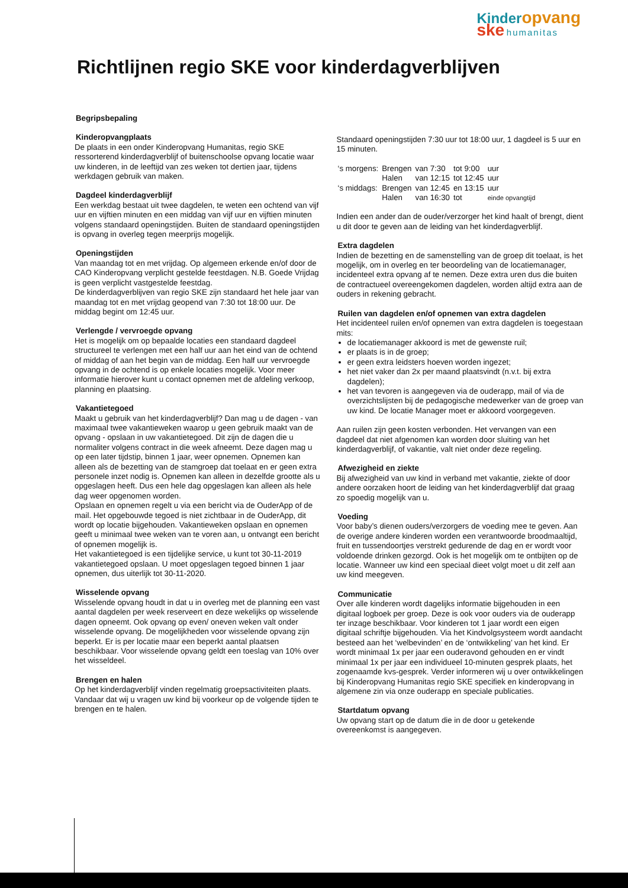Kinder opvang
ske humanitas
Richtlijnen regio SKE voor kinderdagverblijven
Begripsbepaling
Kinderopvangplaats
De plaats in een onder Kinderopvang Humanitas, regio SKE ressorterend kinderdagverblijf of buitenschoolse opvang locatie waar uw kinderen, in de leeftijd van zes weken tot dertien jaar, tijdens werkdagen gebruik van maken.
Dagdeel kinderdagverblijf
Een werkdag bestaat uit twee dagdelen, te weten een ochtend van vijf uur en vijftien minuten en een middag van vijf uur en vijftien minuten volgens standaard openingstijden. Buiten de standaard openingstijden is opvang in overleg tegen meerprijs mogelijk.
Openingstijden
Van maandag tot en met vrijdag. Op algemeen erkende en/of door de CAO Kinderopvang verplicht gestelde feestdagen. N.B. Goede Vrijdag is geen verplicht vastgestelde feestdag.
De kinderdagverblijven van regio SKE zijn standaard het hele jaar van maandag tot en met vrijdag geopend van 7:30 tot 18:00 uur. De middag begint om 12:45 uur.
Verlengde / vervroegde opvang
Het is mogelijk om op bepaalde locaties een standaard dagdeel structureel te verlengen met een half uur aan het eind van de ochtend of middag of aan het begin van de middag. Een half uur vervroegde opvang in de ochtend is op enkele locaties mogelijk. Voor meer informatie hierover kunt u contact opnemen met de afdeling verkoop, planning en plaatsing.
Vakantietegoed
Maakt u gebruik van het kinderdagverblijf? Dan mag u de dagen - van maximaal twee vakantieweken waarop u geen gebruik maakt van de opvang - opslaan in uw vakantietegoed. Dit zijn de dagen die u normaliter volgens contract in die week afneemt. Deze dagen mag u op een later tijdstip, binnen 1 jaar, weer opnemen. Opnemen kan alleen als de bezetting van de stamgroep dat toelaat en er geen extra personele inzet nodig is. Opnemen kan alleen in dezelfde grootte als u opgeslagen heeft. Dus een hele dag opgeslagen kan alleen als hele dag weer opgenomen worden.
Opslaan en opnemen regelt u via een bericht via de OuderApp of de mail. Het opgebouwde tegoed is niet zichtbaar in de OuderApp, dit wordt op locatie bijgehouden. Vakantieweken opslaan en opnemen geeft u minimaal twee weken van te voren aan, u ontvangt een bericht of opnemen mogelijk is.
Het vakantietegoed is een tijdelijke service, u kunt tot 30-11-2019 vakantietegoed opslaan. U moet opgeslagen tegoed binnen 1 jaar opnemen, dus uiterlijk tot 30-11-2020.
Wisselende opvang
Wisselende opvang houdt in dat u in overleg met de planning een vast aantal dagdelen per week reserveert en deze wekelijks op wisselende dagen opneemt. Ook opvang op even/ oneven weken valt onder wisselende opvang. De mogelijkheden voor wisselende opvang zijn beperkt. Er is per locatie maar een beperkt aantal plaatsen beschikbaar. Voor wisselende opvang geldt een toeslag van 10% over het wisseldeel.
Brengen en halen
Op het kinderdagverblijf vinden regelmatig groepsactiviteiten plaats. Vandaar dat wij u vragen uw kind bij voorkeur op de volgende tijden te brengen en te halen.
Standaard openingstijden 7:30 uur tot 18:00 uur, 1 dagdeel is 5 uur en 15 minuten.
| ‘s morgens: | Brengen | van 7:30 | tot 9:00 | uur |
| | Halen | van 12:15 | tot 12:45 | uur |
| ‘s middags: | Brengen | van 12:45 | en 13:15 | uur |
| | Halen | van 16:30 | tot | einde opvangtijd |
Indien een ander dan de ouder/verzorger het kind haalt of brengt, dient u dit door te geven aan de leiding van het kinderdagverblijf.
Extra dagdelen
Indien de bezetting en de samenstelling van de groep dit toelaat, is het mogelijk, om in overleg en ter beoordeling van de locatiemanager, incidenteel extra opvang af te nemen. Deze extra uren dus die buiten de contractueel overeengekomen dagdelen, worden altijd extra aan de ouders in rekening gebracht.
Ruilen van dagdelen en/of opnemen van extra dagdelen
Het incidenteel ruilen en/of opnemen van extra dagdelen is toegestaan mits:
de locatiemanager akkoord is met de gewenste ruil;
er plaats is in de groep;
er geen extra leidsters hoeven worden ingezet;
het niet vaker dan 2x per maand plaatsvindt (n.v.t. bij extra dagdelen);
het van tevoren is aangegeven via de ouderapp, mail of via de overzichtslijsten bij de pedagogische medewerker van de groep van uw kind. De locatie Manager moet er akkoord voorgegeven.
Aan ruilen zijn geen kosten verbonden. Het vervangen van een dagdeel dat niet afgenomen kan worden door sluiting van het kinderdagverblijf, of vakantie, valt niet onder deze regeling.
Afwezigheid en ziekte
Bij afwezigheid van uw kind in verband met vakantie, ziekte of door andere oorzaken hoort de leiding van het kinderdagverblijf dat graag zo spoedig mogelijk van u.
Voeding
Voor baby’s dienen ouders/verzorgers de voeding mee te geven. Aan de overige andere kinderen worden een verantwoorde broodmaaltijd, fruit en tussendoortjes verstrekt gedurende de dag en er wordt voor voldoende drinken gezorgd. Ook is het mogelijk om te ontbijten op de locatie. Wanneer uw kind een speciaal dieet volgt moet u dit zelf aan uw kind meegeven.
Communicatie
Over alle kinderen wordt dagelijks informatie bijgehouden in een digitaal logboek per groep. Deze is ook voor ouders via de ouderapp ter inzage beschikbaar. Voor kinderen tot 1 jaar wordt een eigen digitaal schriftje bijgehouden. Via het Kindvolgsysteem wordt aandacht besteed aan het ‘welbevinden’ en de ‘ontwikkeling’ van het kind. Er wordt minimaal 1x per jaar een ouderavond gehouden en er vindt minimaal 1x per jaar een individueel 10-minuten gesprek plaats, het zogenaamde kvs-gesprek. Verder informeren wij u over ontwikkelingen bij Kinderopvang Humanitas regio SKE specifiek en kinderopvang in algemene zin via onze ouderapp en speciale publicaties.
Startdatum opvang
Uw opvang start op de datum die in de door u getekende overeenkomst is aangegeven.